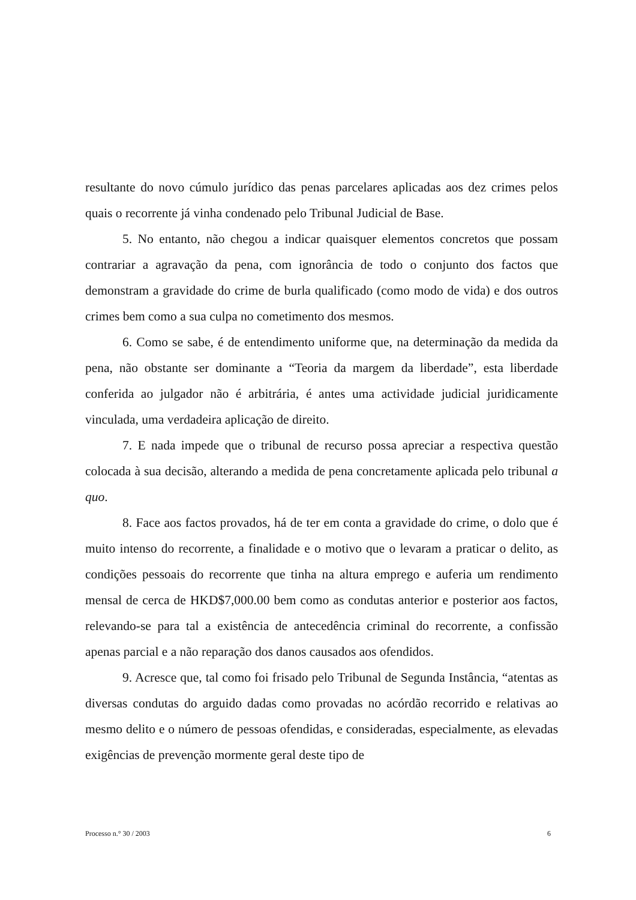resultante do novo cúmulo jurídico das penas parcelares aplicadas aos dez crimes pelos quais o recorrente já vinha condenado pelo Tribunal Judicial de Base.
5. No entanto, não chegou a indicar quaisquer elementos concretos que possam contrariar a agravação da pena, com ignorância de todo o conjunto dos factos que demonstram a gravidade do crime de burla qualificado (como modo de vida) e dos outros crimes bem como a sua culpa no cometimento dos mesmos.
6. Como se sabe, é de entendimento uniforme que, na determinação da medida da pena, não obstante ser dominante a “Teoria da margem da liberdade”, esta liberdade conferida ao julgador não é arbitrária, é antes uma actividade judicial juridicamente vinculada, uma verdadeira aplicação de direito.
7. E nada impede que o tribunal de recurso possa apreciar a respectiva questão colocada à sua decisão, alterando a medida de pena concretamente aplicada pelo tribunal a quo.
8. Face aos factos provados, há de ter em conta a gravidade do crime, o dolo que é muito intenso do recorrente, a finalidade e o motivo que o levaram a praticar o delito, as condições pessoais do recorrente que tinha na altura emprego e auferia um rendimento mensal de cerca de HKD$7,000.00 bem como as condutas anterior e posterior aos factos, relevando-se para tal a existência de antecedência criminal do recorrente, a confissão apenas parcial e a não reparação dos danos causados aos ofendidos.
9. Acresce que, tal como foi frisado pelo Tribunal de Segunda Instância, “atentas as diversas condutas do arguido dadas como provadas no acórdão recorrido e relativas ao mesmo delito e o número de pessoas ofendidas, e consideradas, especialmente, as elevadas exigências de prevenção mormente geral deste tipo de
Processo n.° 30 / 2003 6